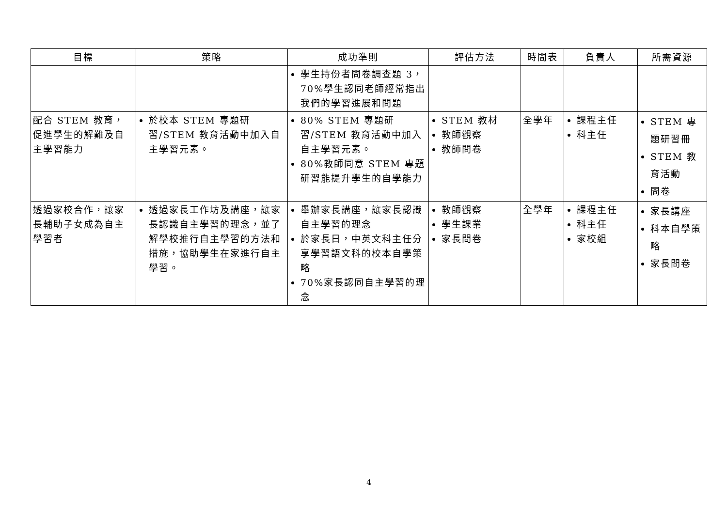| 目標 | 策略 | 成功準則 | 評估方法 | 時間表 | 負責人 | 所需資源 |
| --- | --- | --- | --- | --- | --- | --- |
| | | 學生持份者問卷調查題 3，70%學生認同老師經常指出我們的學習進展和問題 | | | | |
| 配合 STEM 教育，促進學生的解難及自主學習能力 | 於校本 STEM 專題研習/STEM 教育活動中加入自主學習元素。 | 80% STEM 專題研習/STEM 教育活動中加入自主學習元素。 80%教師同意 STEM 專題研習能提升學生的自學能力 | STEM 教材 教師觀察 教師問卷 | 全學年 | 課程主任 科主任 | STEM 專題研習冊 STEM 教育活動 問卷 |
| 透過家校合作，讓家長輔助子女成為自主學習者 | 透過家長工作坊及講座，讓家長認識自主學習的理念，並了解學校推行自主學習的方法和措施，協助學生在家進行自主學習。 | 舉辦家長講座，讓家長認識自主學習的理念 於家長日，中英文科主任分享學習語文科的校本自學策略 70%家長認同自主學習的理念 | 教師觀察 學生課業 家長問卷 | 全學年 | 課程主任 科主任 家校組 | 家長講座 科本自學策略 家長問卷 |
4